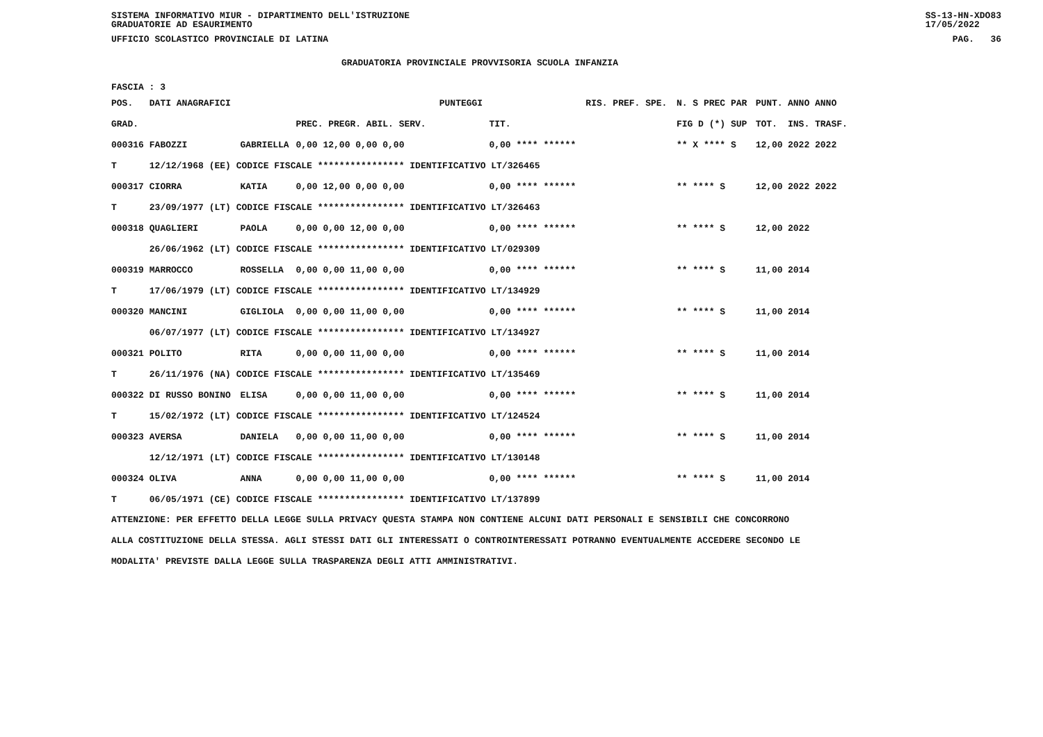SISTEMA INFORMATIVO MIUR - DIPARTIMENTO DELL'ISTRUZIONE
GRADUATORIE AD ESAURIMENTO SS-13-HN-XDO83
17/05/2022
UFFICIO SCOLASTICO PROVINCIALE DI LATINA PAG. 36
GRADUATORIA PROVINCIALE PROVVISORIA SCUOLA INFANZIA
FASCIA : 3
| POS. | DATI ANAGRAFICI | | | PUNTEGGI | | RIS. PREF. SPE. | N. S PREC PAR | PUNT. | ANNO ANNO |
| --- | --- | --- | --- | --- | --- | --- | --- | --- | --- |
| GRAD. | | | PREC. PREGR. ABIL. SERV. | | TIT. | | FIG D (*) SUP | TOT. | INS. TRASF. |
| 000316 | FABOZZI | GABRIELLA | 0,00 12,00 0,00 0,00 | | 0,00 **** ****** | | ** X **** S | 12,00 | 2022 2022 |
| T | 12/12/1968 (EE) CODICE FISCALE **************** IDENTIFICATIVO LT/326465 | | | | | | | | |
| 000317 | CIORRA | KATIA | 0,00 12,00 0,00 0,00 | | 0,00 **** ****** | | ** **** S | 12,00 | 2022 2022 |
| T | 23/09/1977 (LT) CODICE FISCALE **************** IDENTIFICATIVO LT/326463 | | | | | | | | |
| 000318 | QUAGLIERI | PAOLA | 0,00 0,00 12,00 0,00 | | 0,00 **** ****** | | ** **** S | 12,00 | 2022 |
| | 26/06/1962 (LT) CODICE FISCALE **************** IDENTIFICATIVO LT/029309 | | | | | | | | |
| 000319 | MARROCCO | ROSSELLA | 0,00 0,00 11,00 0,00 | | 0,00 **** ****** | | ** **** S | 11,00 | 2014 |
| T | 17/06/1979 (LT) CODICE FISCALE **************** IDENTIFICATIVO LT/134929 | | | | | | | | |
| 000320 | MANCINI | GIGLIOLA | 0,00 0,00 11,00 0,00 | | 0,00 **** ****** | | ** **** S | 11,00 | 2014 |
| | 06/07/1977 (LT) CODICE FISCALE **************** IDENTIFICATIVO LT/134927 | | | | | | | | |
| 000321 | POLITO | RITA | 0,00 0,00 11,00 0,00 | | 0,00 **** ****** | | ** **** S | 11,00 | 2014 |
| T | 26/11/1976 (NA) CODICE FISCALE **************** IDENTIFICATIVO LT/135469 | | | | | | | | |
| 000322 | DI RUSSO BONINO | ELISA | 0,00 0,00 11,00 0,00 | | 0,00 **** ****** | | ** **** S | 11,00 | 2014 |
| T | 15/02/1972 (LT) CODICE FISCALE **************** IDENTIFICATIVO LT/124524 | | | | | | | | |
| 000323 | AVERSA | DANIELA | 0,00 0,00 11,00 0,00 | | 0,00 **** ****** | | ** **** S | 11,00 | 2014 |
| | 12/12/1971 (LT) CODICE FISCALE **************** IDENTIFICATIVO LT/130148 | | | | | | | | |
| 000324 | OLIVA | ANNA | 0,00 0,00 11,00 0,00 | | 0,00 **** ****** | | ** **** S | 11,00 | 2014 |
| T | 06/05/1971 (CE) CODICE FISCALE **************** IDENTIFICATIVO LT/137899 | | | | | | | | |
ATTENZIONE: PER EFFETTO DELLA LEGGE SULLA PRIVACY QUESTA STAMPA NON CONTIENE ALCUNI DATI PERSONALI E SENSIBILI CHE CONCORRONO
ALLA COSTITUZIONE DELLA STESSA. AGLI STESSI DATI GLI INTERESSATI O CONTROINTERESSATI POTRANNO EVENTUALMENTE ACCEDERE SECONDO LE
MODALITA' PREVISTE DALLA LEGGE SULLA TRASPARENZA DEGLI ATTI AMMINISTRATIVI.